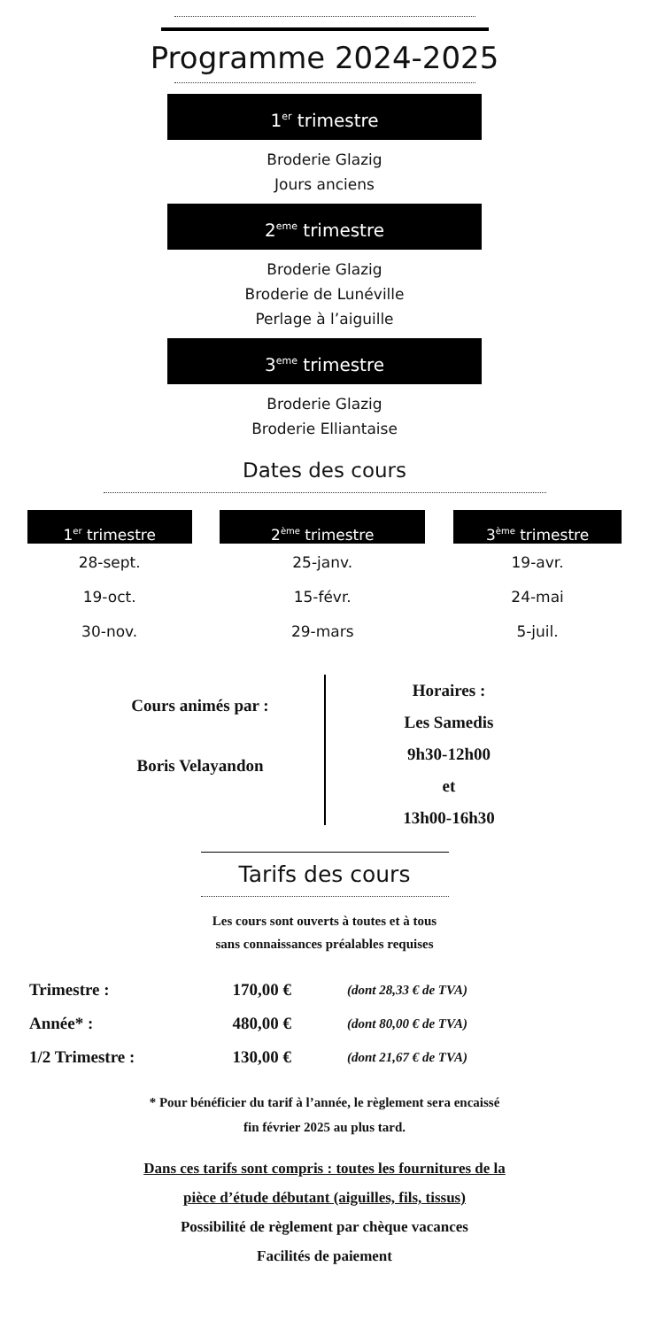Programme 2024-2025
1<sup>er</sup> trimestre
Broderie Glazig
Jours anciens
2<sup>eme</sup> trimestre
Broderie Glazig
Broderie de Lunéville
Perlage à l’aiguille
3<sup>eme</sup> trimestre
Broderie Glazig
Broderie Elliantaise
Dates des cours
| 1<sup>er</sup> trimestre | 2<sup>ème</sup> trimestre | 3<sup>ème</sup> trimestre |
| --- | --- | --- |
| 28-sept. | 25-janv. | 19-avr. |
| 19-oct. | 15-févr. | 24-mai |
| 30-nov. | 29-mars | 5-juil. |
Cours animés par :
Boris Velayandon
Horaires :
Les Samedis
9h30-12h00
et
13h00-16h30
Tarifs des cours
Les cours sont ouverts à toutes et à tous
sans connaissances préalables requises
| Trimestre : | 170,00 € | (dont 28,33 € de TVA) |
| Année* : | 480,00 € | (dont 80,00 € de TVA) |
| 1/2 Trimestre : | 130,00 € | (dont 21,67 € de TVA) |
* Pour bénéficier du tarif à l’année, le règlement sera encaissé
fin février 2025 au plus tard.
Dans ces tarifs sont compris : toutes les fournitures de la
pièce d’étude débutant (aiguilles, fils, tissus)
Possibilité de règlement par chèque vacances
Facilités de paiement